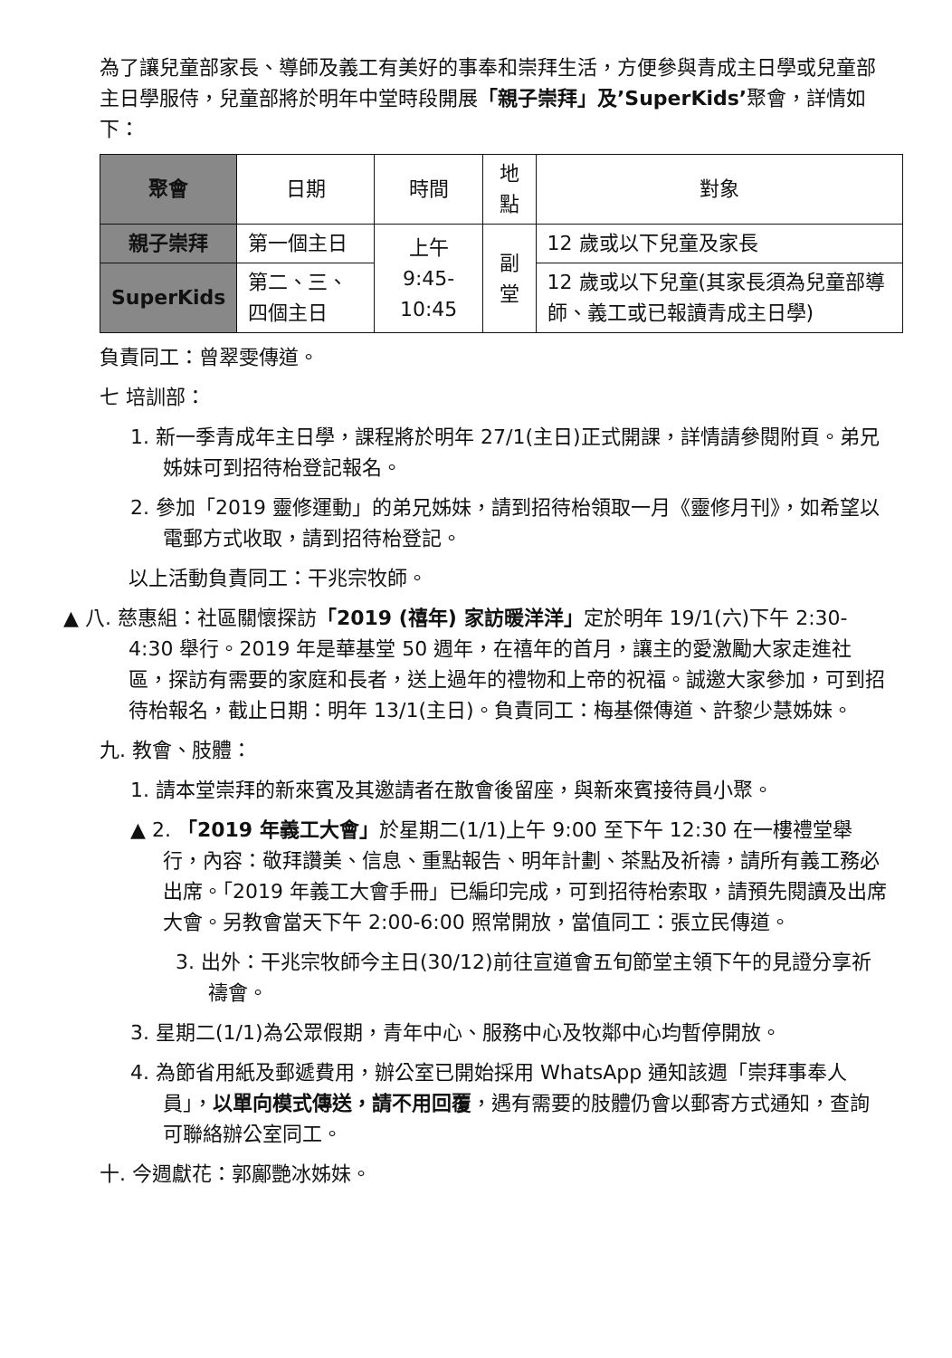為了讓兒童部家長、導師及義工有美好的事奉和崇拜生活，方便參與青成主日學或兒童部主日學服侍，兒童部將於明年中堂時段開展「親子崇拜」及’SuperKids’聚會，詳情如下：
| 聚會 | 日期 | 時間 | 地點 | 對象 |
| --- | --- | --- | --- | --- |
| 親子崇拜 | 第一個主日 | 上午 9:45-10:45 | 副堂 | 12 歲或以下兒童及家長 |
| SuperKids | 第二、三、四個主日 | | | 12 歲或以下兒童(其家長須為兒童部導師、義工或已報讀青成主日學) |
負責同工：曾翠雯傳道。
七 培訓部：
1. 新一季青成年主日學，課程將於明年 27/1(主日)正式開課，詳情請參閱附頁。弟兄姊妹可到招待枱登記報名。
2. 參加「2019 靈修運動」的弟兄姊妹，請到招待枱領取一月《靈修月刊》，如希望以電郵方式收取，請到招待枱登記。
以上活動負責同工：干兆宗牧師。
▲ 八. 慈惠組：社區關懷探訪「2019 (禧年) 家訪暖洋洋」定於明年 19/1(六)下午 2:30-4:30 舉行。2019 年是華基堂 50 週年，在禧年的首月，讓主的愛激勵大家走進社區，探訪有需要的家庭和長者，送上過年的禮物和上帝的祝福。誠邀大家參加，可到招待枱報名，截止日期：明年 13/1(主日)。負責同工：梅基傑傳道、許黎少慧姊妹。
九. 教會、肢體：
1. 請本堂崇拜的新來賓及其邀請者在散會後留座，與新來賓接待員小聚。
▲ 2. 「2019 年義工大會」於星期二(1/1)上午 9:00 至下午 12:30 在一樓禮堂舉行，內容：敬拜讚美、信息、重點報告、明年計劃、茶點及祈禱，請所有義工務必出席。「2019 年義工大會手冊」已編印完成，可到招待枱索取，請預先閱讀及出席大會。另教會當天下午 2:00-6:00 照常開放，當值同工：張立民傳道。
3. 出外：干兆宗牧師今主日(30/12)前往宣道會五旬節堂主領下午的見證分享祈禱會。
3. 星期二(1/1)為公眾假期，青年中心、服務中心及牧鄰中心均暫停開放。
4. 為節省用紙及郵遞費用，辦公室已開始採用 WhatsApp 通知該週「崇拜事奉人員」，以單向模式傳送，請不用回覆，遇有需要的肢體仍會以郵寄方式通知，查詢可聯絡辦公室同工。
十. 今週獻花：郭鄺艷冰姊妹。